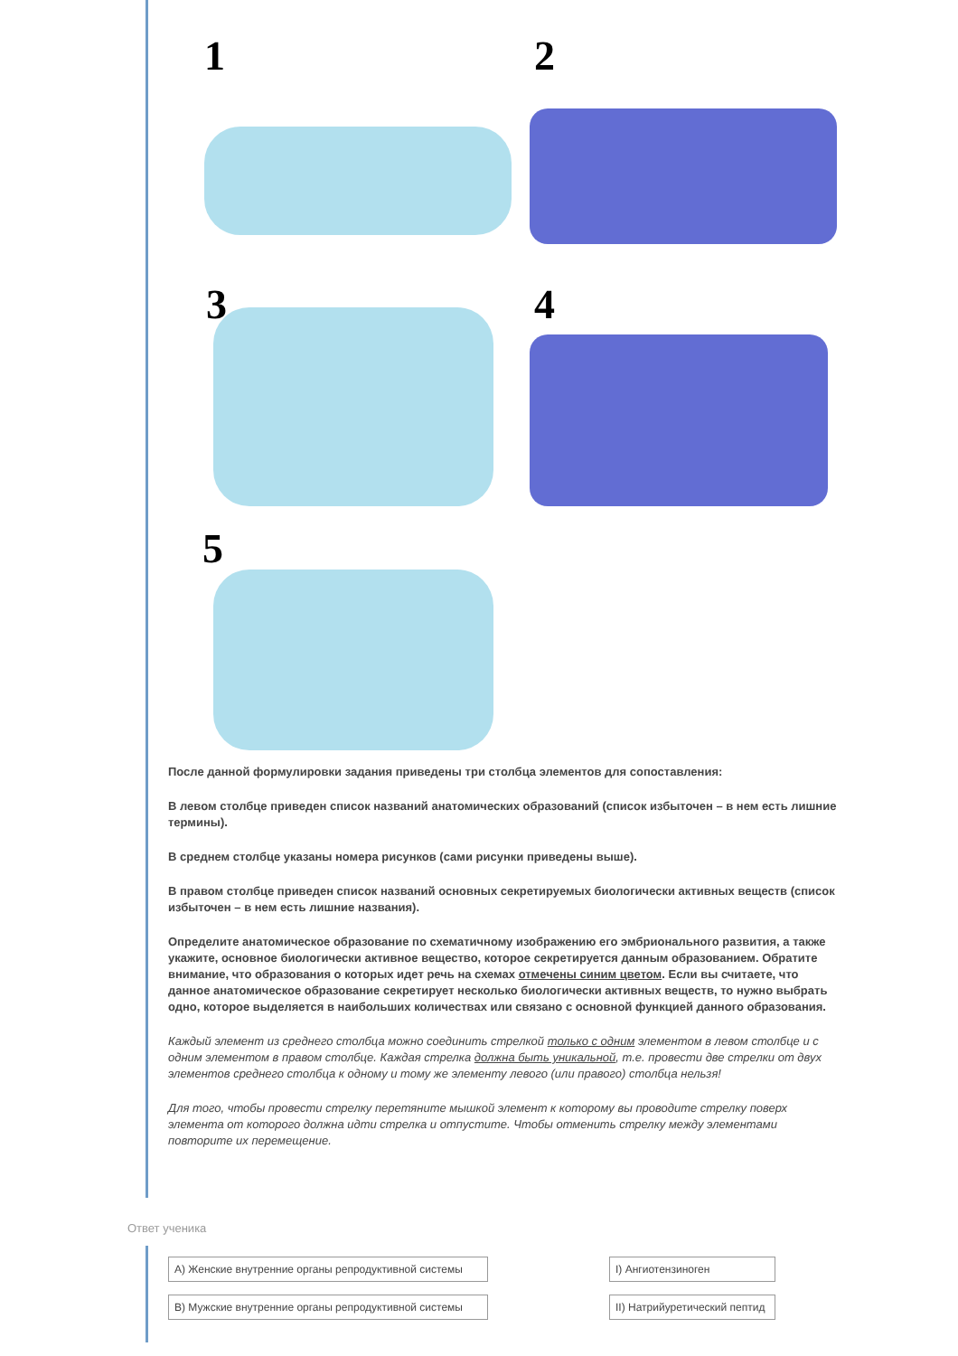1 2
3 4
5
После данной формулировки задания приведены три столбца элементов для сопоставления:
В левом столбце приведен список названий анатомических образований (список избыточен – в нем есть лишние термины).
В среднем столбце указаны номера рисунков (сами рисунки приведены выше).
В правом столбце приведен список названий основных секретируемых биологически активных веществ (список избыточен – в нем есть лишние названия).
Определите анатомическое образование по схематичному изображению его эмбрионального развития, а также укажите, основное биологически активное вещество, которое секретируется данным образованием. Обратите внимание, что образования о которых идет речь на схемах отмечены синим цветом. Если вы считаете, что данное анатомическое образование секретирует несколько биологически активных веществ, то нужно выбрать одно, которое выделяется в наибольших количествах или связано с основной функцией данного образования.
Каждый элемент из среднего столбца можно соединить стрелкой только с одним элементом в левом столбце и с одним элементом в правом столбце. Каждая стрелка должна быть уникальной, т.е. провести две стрелки от двух элементов среднего столбца к одному и тому же элементу левого (или правого) столбца нельзя!
Для того, чтобы провести стрелку перетяните мышкой элемент к которому вы проводите стрелку поверх элемента от которого должна идти стрелка и отпустите. Чтобы отменить стрелку между элементами повторите их перемещение.
Ответ ученика
I) Ангиотензиноген
II) Натрийуретический пептид
А) Женские внутренние органы репродуктивной системы
В) Мужские внутренние органы репродуктивной системы